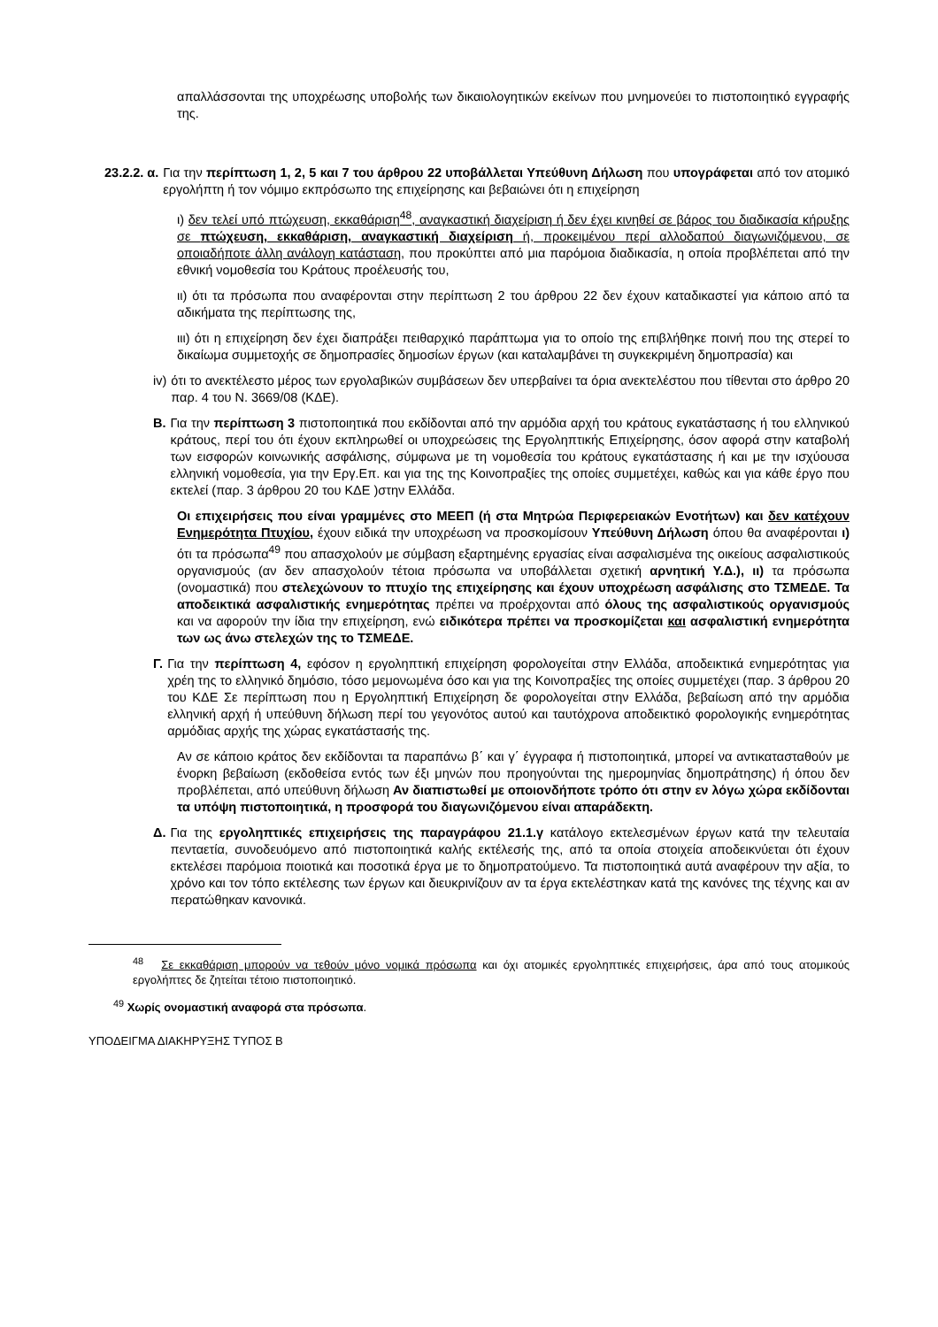απαλλάσσονται της υποχρέωσης υποβολής των δικαιολογητικών εκείνων που μνημονεύει το πιστοποιητικό εγγραφής της.
23.2.2. α. Για την περίπτωση 1, 2, 5 και 7 του άρθρου 22 υποβάλλεται Υπεύθυνη Δήλωση που υπογράφεται από τον ατομικό εργολήπτη ή τον νόμιμο εκπρόσωπο της επιχείρησης και βεβαιώνει ότι η επιχείρηση
ι) δεν τελεί υπό πτώχευση, εκκαθάριση<sup>48</sup>, αναγκαστική διαχείριση ή δεν έχει κινηθεί σε βάρος του διαδικασία κήρυξης σε πτώχευση, εκκαθάριση, αναγκαστική διαχείριση ή, προκειμένου περί αλλοδαπού διαγωνιζόμενου, σε οποιαδήποτε άλλη ανάλογη κατάσταση, που προκύπτει από μια παρόμοια διαδικασία, η οποία προβλέπεται από την εθνική νομοθεσία του Κράτους προέλευσής του,
ιι) ότι τα πρόσωπα που αναφέρονται στην περίπτωση 2 του άρθρου 22 δεν έχουν καταδικαστεί για κάποιο από τα αδικήματα της περίπτωσης της,
ιιι) ότι η επιχείρηση δεν έχει διαπράξει πειθαρχικό παράπτωμα για το οποίο της επιβλήθηκε ποινή που της στερεί το δικαίωμα συμμετοχής σε δημοπρασίες δημοσίων έργων (και καταλαμβάνει τη συγκεκριμένη δημοπρασία) και
iv) ότι το ανεκτέλεστο μέρος των εργολαβικών συμβάσεων δεν υπερβαίνει τα όρια ανεκτελέστου που τίθενται στο άρθρο 20 παρ. 4 του Ν. 3669/08 (ΚΔΕ).
Β. Για την περίπτωση 3 πιστοποιητικά που εκδίδονται από την αρμόδια αρχή του κράτους εγκατάστασης ή του ελληνικού κράτους, περί του ότι έχουν εκπληρωθεί οι υποχρεώσεις της Εργοληπτικής Επιχείρησης, όσον αφορά στην καταβολή των εισφορών κοινωνικής ασφάλισης, σύμφωνα με τη νομοθεσία του κράτους εγκατάστασης ή και με την ισχύουσα ελληνική νομοθεσία, για την Εργ.Επ. και για της της Κοινοπραξίες της οποίες συμμετέχει, καθώς και για κάθε έργο που εκτελεί (παρ. 3 άρθρου 20 του ΚΔΕ )στην Ελλάδα.
Οι επιχειρήσεις που είναι γραμμένες στο ΜΕΕΠ (ή στα Μητρώα Περιφερειακών Ενοτήτων) και δεν κατέχουν Ενημερότητα Πτυχίου, έχουν ειδικά την υποχρέωση να προσκομίσουν Υπεύθυνη Δήλωση όπου θα αναφέρονται ι) ότι τα πρόσωπα<sup>49</sup> που απασχολούν με σύμβαση εξαρτημένης εργασίας είναι ασφαλισμένα της οικείους ασφαλιστικούς οργανισμούς (αν δεν απασχολούν τέτοια πρόσωπα να υποβάλλεται σχετική αρνητική Υ.Δ.), ιι) τα πρόσωπα (ονομαστικά) που στελεχώνουν το πτυχίο της επιχείρησης και έχουν υποχρέωση ασφάλισης στο ΤΣΜΕΔΕ. Τα αποδεικτικά ασφαλιστικής ενημερότητας πρέπει να προέρχονται από όλους της ασφαλιστικούς οργανισμούς και να αφορούν την ίδια την επιχείρηση, ενώ ειδικότερα πρέπει να προσκομίζεται και ασφαλιστική ενημερότητα των ως άνω στελεχών της το ΤΣΜΕΔΕ.
Γ. Για την περίπτωση 4, εφόσον η εργοληπτική επιχείρηση φορολογείται στην Ελλάδα, αποδεικτικά ενημερότητας για χρέη της το ελληνικό δημόσιο, τόσο μεμονωμένα όσο και για της Κοινοπραξίες της οποίες συμμετέχει (παρ. 3 άρθρου 20 του ΚΔΕ Σε περίπτωση που η Εργοληπτική Επιχείρηση δε φορολογείται στην Ελλάδα, βεβαίωση από την αρμόδια ελληνική αρχή ή υπεύθυνη δήλωση περί του γεγονότος αυτού και ταυτόχρονα αποδεικτικό φορολογικής ενημερότητας αρμόδιας αρχής της χώρας εγκατάστασής της.
Αν σε κάποιο κράτος δεν εκδίδονται τα παραπάνω β΄ και γ΄ έγγραφα ή πιστοποιητικά, μπορεί να αντικατασταθούν με ένορκη βεβαίωση (εκδοθείσα εντός των έξι μηνών που προηγούνται της ημερομηνίας δημοπράτησης) ή όπου δεν προβλέπεται, από υπεύθυνη δήλωση Αν διαπιστωθεί με οποιονδήποτε τρόπο ότι στην εν λόγω χώρα εκδίδονται τα υπόψη πιστοποιητικά, η προσφορά του διαγωνιζόμενου είναι απαράδεκτη.
Δ. Για της εργοληπτικές επιχειρήσεις της παραγράφου 21.1.γ κατάλογο εκτελεσμένων έργων κατά την τελευταία πενταετία, συνοδευόμενο από πιστοποιητικά καλής εκτέλεσής της, από τα οποία στοιχεία αποδεικνύεται ότι έχουν εκτελέσει παρόμοια ποιοτικά και ποσοτικά έργα με το δημοπρατούμενο. Τα πιστοποιητικά αυτά αναφέρουν την αξία, το χρόνο και τον τόπο εκτέλεσης των έργων και διευκρινίζουν αν τα έργα εκτελέστηκαν κατά της κανόνες της τέχνης και αν περατώθηκαν κανονικά.
<sup>48</sup> Σε εκκαθάριση μπορούν να τεθούν μόνο νομικά πρόσωπα και όχι ατομικές εργοληπτικές επιχειρήσεις, άρα από τους ατομικούς εργολήπτες δε ζητείται τέτοιο πιστοποιητικό.
<sup>49</sup> Χωρίς ονομαστική αναφορά στα πρόσωπα.
ΥΠΟΔΕΙΓΜΑ ΔΙΑΚΗΡΥΞΗΣ ΤΥΠΟΣ Β